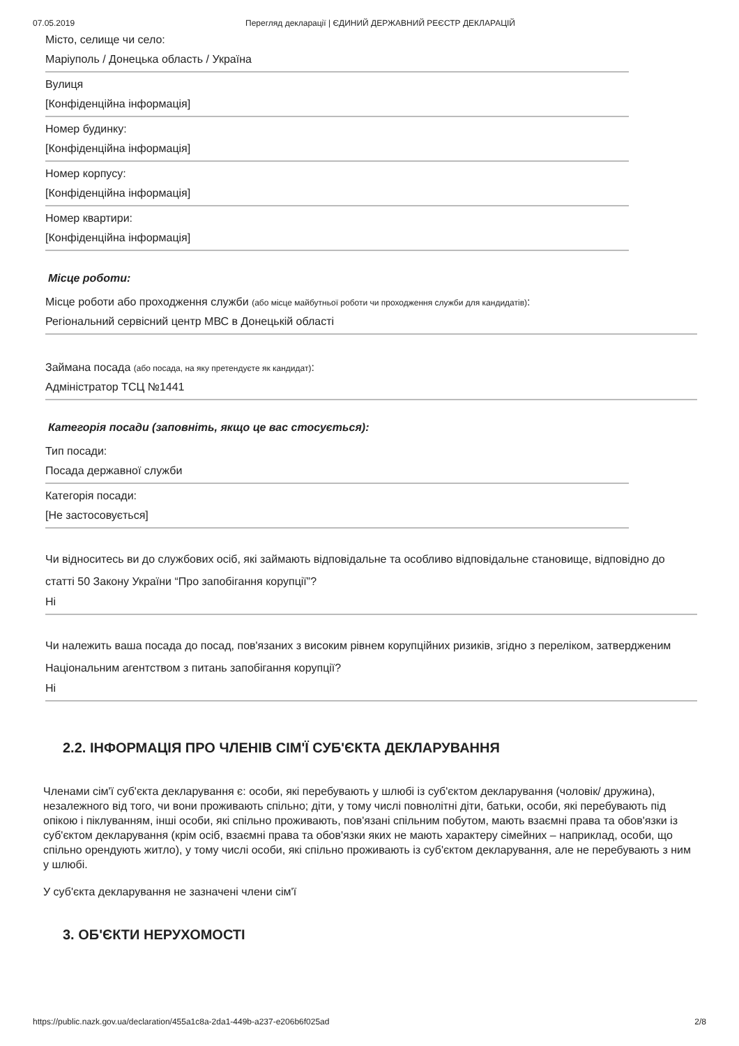07.05.2019 Перегляд декларації | ЄДИНИЙ ДЕРЖАВНИЙ РЕЄСТР ДЕКЛАРАЦІЙ
Місто, селище чи село:
Маріуполь / Донецька область / Україна
Вулиця
[Конфіденційна інформація]
Номер будинку:
[Конфіденційна інформація]
Номер корпусу:
[Конфіденційна інформація]
Номер квартири:
[Конфіденційна інформація]
Місце роботи:
Місце роботи або проходження служби (або місце майбутньої роботи чи проходження служби для кандидатів):
Регіональний сервісний центр МВС в Донецькій області
Займана посада (або посада, на яку претендуєте як кандидат):
Адміністратор ТСЦ №1441
Категорія посади (заповніть, якщо це вас стосується):
Тип посади:
Посада державної служби
Категорія посади:
[Не застосовується]
Чи відноситесь ви до службових осіб, які займають відповідальне та особливо відповідальне становище, відповідно до статті 50 Закону України “Про запобігання корупції”?
Ні
Чи належить ваша посада до посад, пов'язаних з високим рівнем корупційних ризиків, згідно з переліком, затвердженим Національним агентством з питань запобігання корупції?
Ні
2.2. ІНФОРМАЦІЯ ПРО ЧЛЕНІВ СІМ'Ї СУБ'ЄКТА ДЕКЛАРУВАННЯ
Членами сім'ї суб'єкта декларування є: особи, які перебувають у шлюбі із суб'єктом декларування (чоловік/ дружина), незалежного від того, чи вони проживають спільно; діти, у тому числі повнолітні діти, батьки, особи, які перебувають під опікою і піклуванням, інші особи, які спільно проживають, пов'язані спільним побутом, мають взаємні права та обов'язки із суб'єктом декларування (крім осіб, взаємні права та обов'язки яких не мають характеру сімейних – наприклад, особи, що спільно орендують житло), у тому числі особи, які спільно проживають із суб'єктом декларування, але не перебувають з ним у шлюбі.
У суб'єкта декларування не зазначені члени сім'ї
3. ОБ'ЄКТИ НЕРУХОМОСТІ
https://public.nazk.gov.ua/declaration/455a1c8a-2da1-449b-a237-e206b6f025ad 2/8